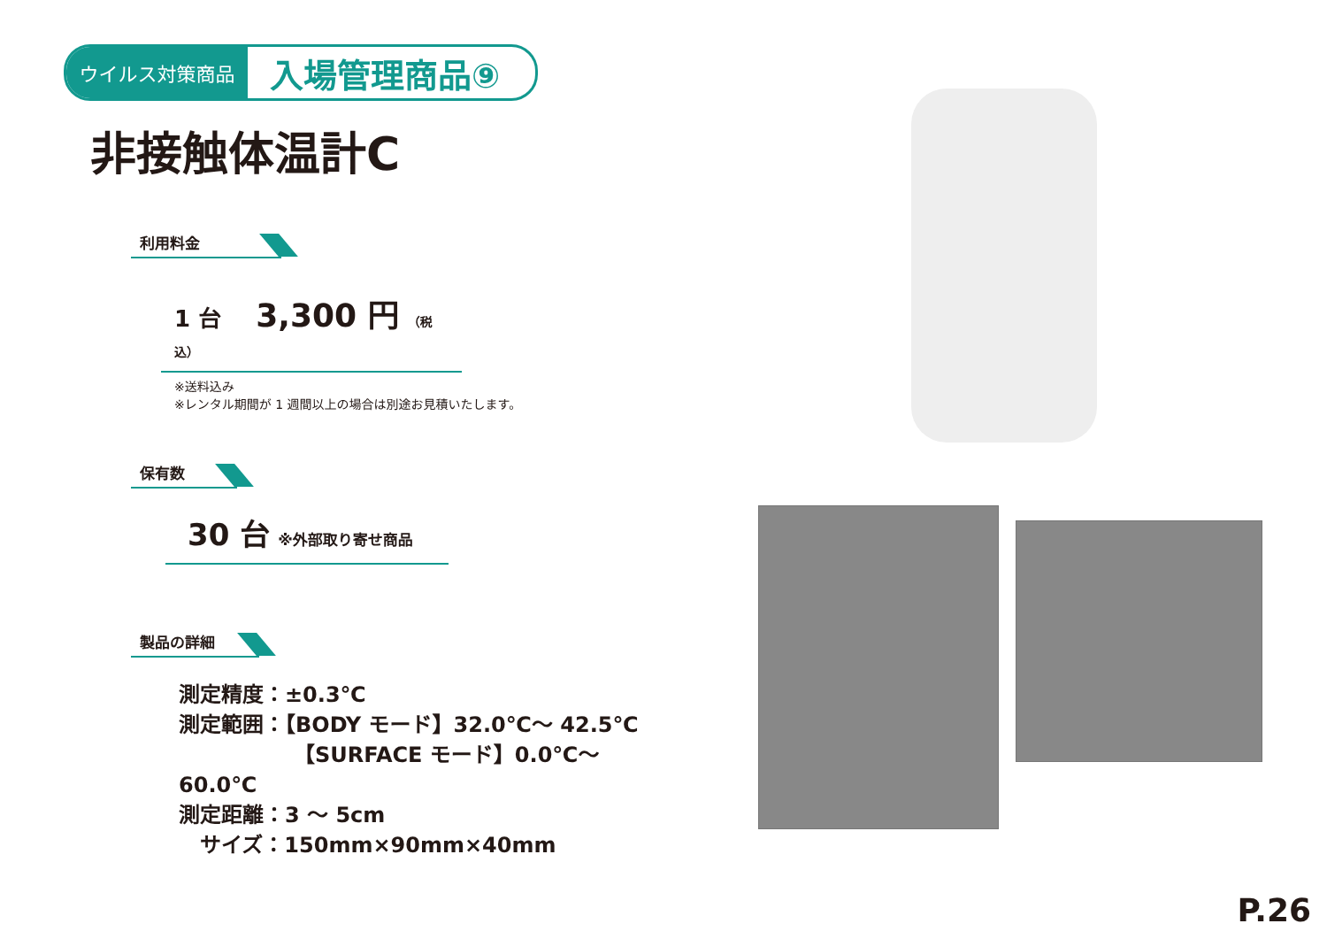ウイルス対策商品
入場管理商品⑨
非接触体温計C
利用料金
1 台 3,300 円 （税込）
※送料込み
※レンタル期間が 1 週間以上の場合は別途お見積いたします。
保有数
30 台 ※外部取り寄せ商品
製品の詳細
測定精度：±0.3℃
測定範囲：【BODY モード】32.0℃～ 42.5℃
【SURFACE モード】0.0℃～ 60.0℃
測定距離：3 ～ 5cm
　サイズ：150mm×90mm×40mm
P.26